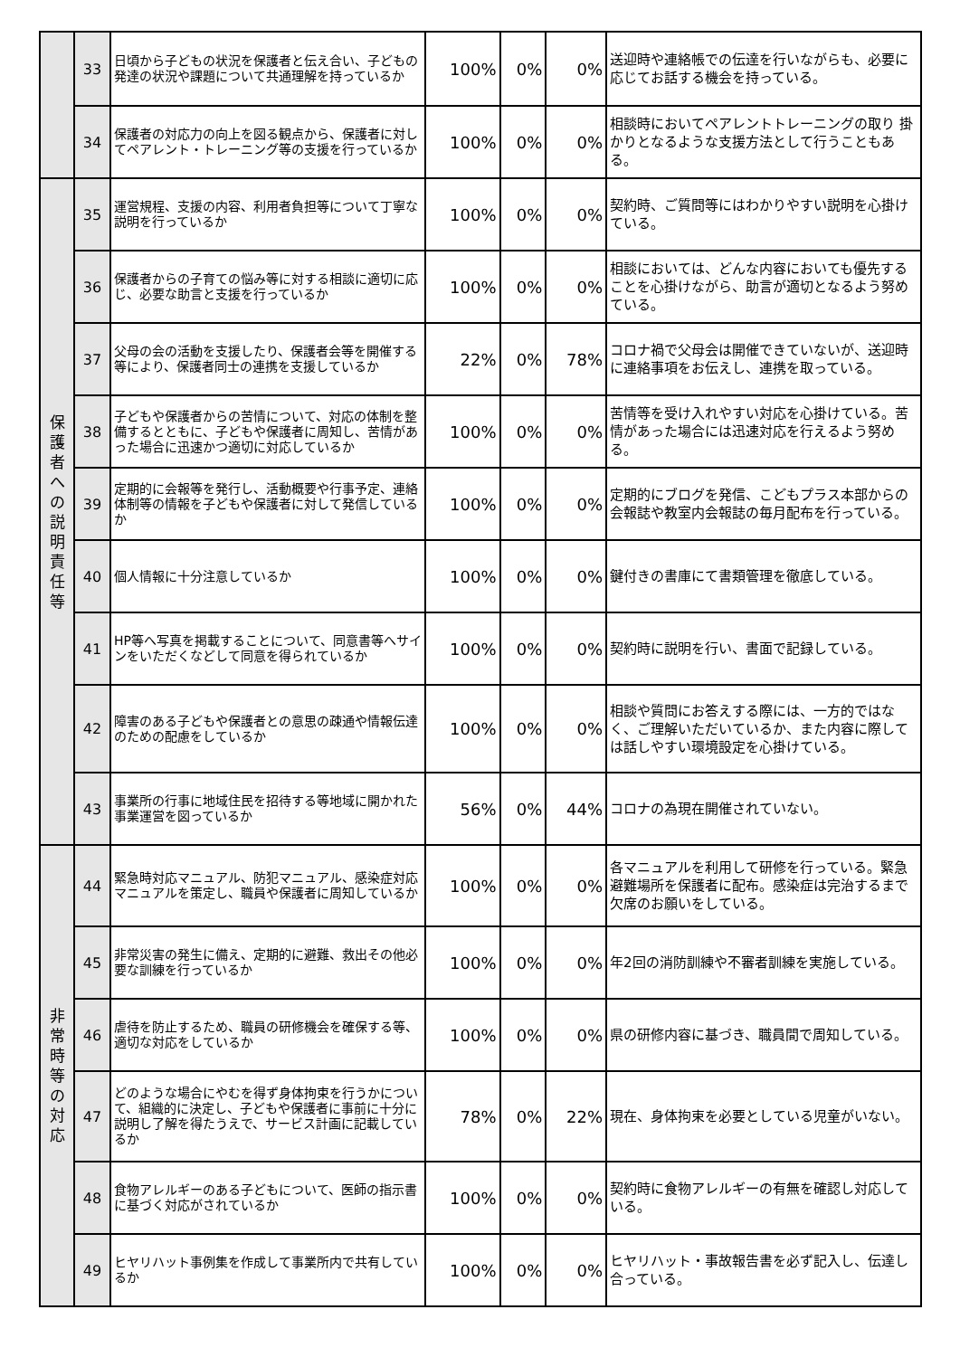| | 33 | 日頃から子どもの状況を保護者と伝え合い、子どもの発達の状況や課題について共通理解を持っているか | 100% | 0% | 0% | 送迎時や連絡帳での伝達を行いながらも、必要に応じてお話する機会を持っている。 |
| | 34 | 保護者の対応力の向上を図る観点から、保護者に対してペアレント・トレーニング等の支援を行っているか | 100% | 0% | 0% | 相談時においてペアレントトレーニングの取り 掛かりとなるような支援方法として行うこともある。 |
| 保 護 者 へ の 説 明 責 任 等 | 35 | 運営規程、支援の内容、利用者負担等について丁寧な説明を行っているか | 100% | 0% | 0% | 契約時、ご質問等にはわかりやすい説明を心掛けている。 |
| | 36 | 保護者からの子育ての悩み等に対する相談に適切に応じ、必要な助言と支援を行っているか | 100% | 0% | 0% | 相談においては、どんな内容においても優先することを心掛けながら、助言が適切となるよう努めている。 |
| | 37 | 父母の会の活動を支援したり、保護者会等を開催する等により、保護者同士の連携を支援しているか | 22% | 0% | 78% | コロナ禍で父母会は開催できていないが、送迎時に連絡事項をお伝えし、連携を取っている。 |
| | 38 | 子どもや保護者からの苦情について、対応の体制を整備するとともに、子どもや保護者に周知し、苦情があった場合に迅速かつ適切に対応しているか | 100% | 0% | 0% | 苦情等を受け入れやすい対応を心掛けている。苦情があった場合には迅速対応を行えるよう努める。 |
| | 39 | 定期的に会報等を発行し、活動概要や行事予定、連絡体制等の情報を子どもや保護者に対して発信しているか | 100% | 0% | 0% | 定期的にブログを発信、こどもプラス本部からの会報誌や教室内会報誌の毎月配布を行っている。 |
| | 40 | 個人情報に十分注意しているか | 100% | 0% | 0% | 鍵付きの書庫にて書類管理を徹底している。 |
| | 41 | HP等へ写真を掲載することについて、同意書等へサインをいただくなどして同意を得られているか | 100% | 0% | 0% | 契約時に説明を行い、書面で記録している。 |
| | 42 | 障害のある子どもや保護者との意思の疎通や情報伝達のための配慮をしているか | 100% | 0% | 0% | 相談や質問にお答えする際には、一方的ではなく、ご理解いただいているか、また内容に際しては話しやすい環境設定を心掛けている。 |
| | 43 | 事業所の行事に地域住民を招待する等地域に開かれた事業運営を図っているか | 56% | 0% | 44% | コロナの為現在開催されていない。 |
| 非 常 時 等 の 対 応 | 44 | 緊急時対応マニュアル、防犯マニュアル、感染症対応マニュアルを策定し、職員や保護者に周知しているか | 100% | 0% | 0% | 各マニュアルを利用して研修を行っている。緊急避難場所を保護者に配布。感染症は完治するまで欠席のお願いをしている。 |
| | 45 | 非常災害の発生に備え、定期的に避難、救出その他必要な訓練を行っているか | 100% | 0% | 0% | 年2回の消防訓練や不審者訓練を実施している。 |
| | 46 | 虐待を防止するため、職員の研修機会を確保する等、適切な対応をしているか | 100% | 0% | 0% | 県の研修内容に基づき、職員間で周知している。 |
| | 47 | どのような場合にやむを得ず身体拘束を行うかについて、組織的に決定し、子どもや保護者に事前に十分に説明し了解を得たうえで、サービス計画に記載しているか | 78% | 0% | 22% | 現在、身体拘束を必要としている児童がいない。 |
| | 48 | 食物アレルギーのある子どもについて、医師の指示書に基づく対応がされているか | 100% | 0% | 0% | 契約時に食物アレルギーの有無を確認し対応している。 |
| | 49 | ヒヤリハット事例集を作成して事業所内で共有しているか | 100% | 0% | 0% | ヒヤリハット・事故報告書を必ず記入し、伝達し合っている。 |